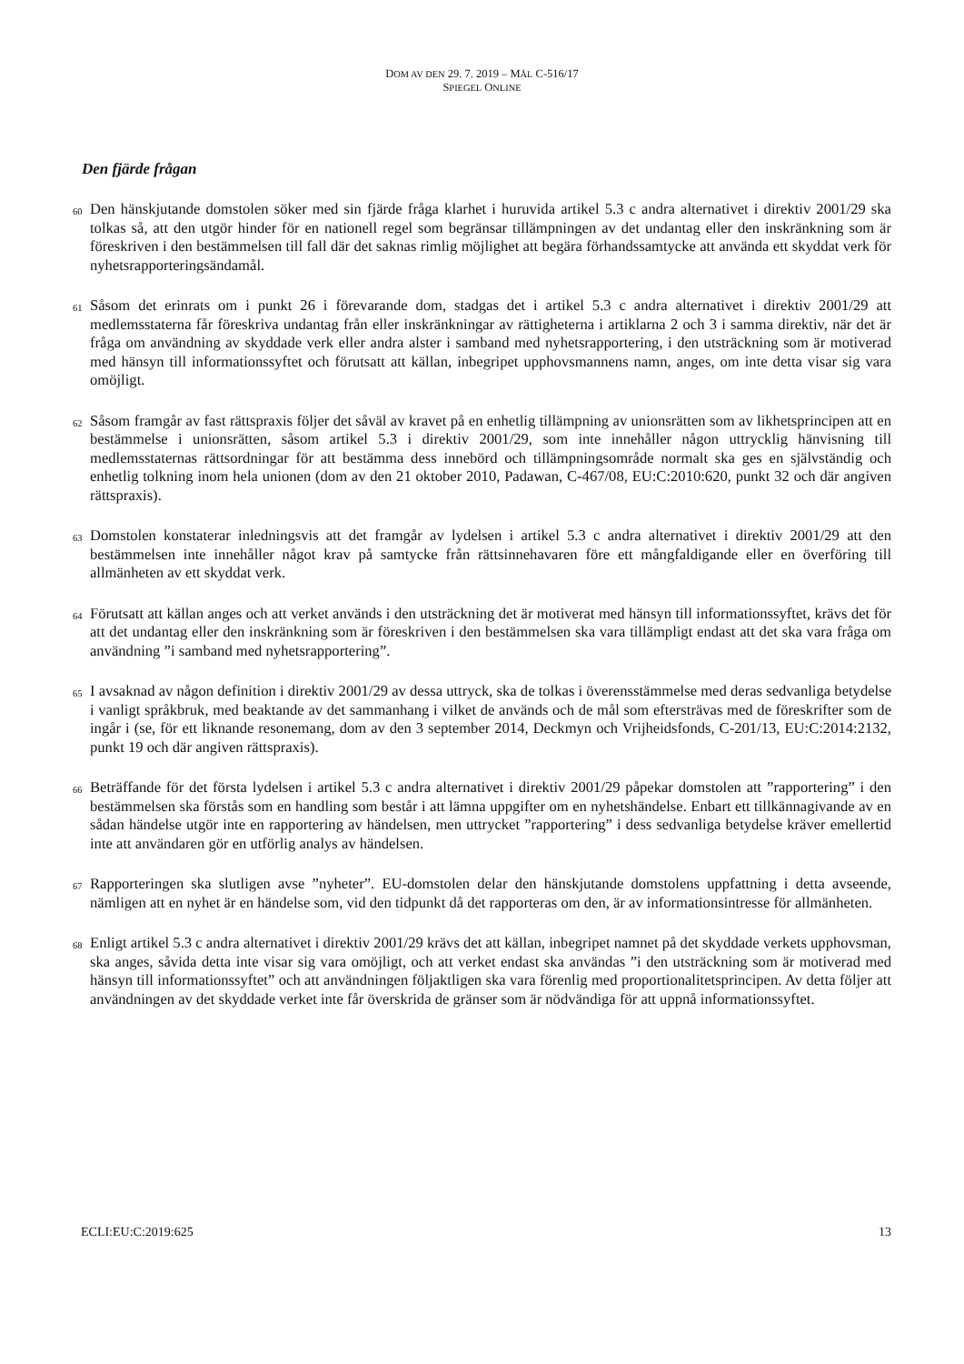DOM AV DEN 29. 7. 2019 – MÅL C-516/17
SPIEGEL ONLINE
Den fjärde frågan
60
Den hänskjutande domstolen söker med sin fjärde fråga klarhet i huruvida artikel 5.3 c andra alternativet i direktiv 2001/29 ska tolkas så, att den utgör hinder för en nationell regel som begränsar tillämpningen av det undantag eller den inskränkning som är föreskriven i den bestämmelsen till fall där det saknas rimlig möjlighet att begära förhandssamtycke att använda ett skyddat verk för nyhetsrapporteringsändamål.
61
Såsom det erinrats om i punkt 26 i förevarande dom, stadgas det i artikel 5.3 c andra alternativet i direktiv 2001/29 att medlemsstaterna får föreskriva undantag från eller inskränkningar av rättigheterna i artiklarna 2 och 3 i samma direktiv, när det är fråga om användning av skyddade verk eller andra alster i samband med nyhetsrapportering, i den utsträckning som är motiverad med hänsyn till informationssyftet och förutsatt att källan, inbegripet upphovsmannens namn, anges, om inte detta visar sig vara omöjligt.
62
Såsom framgår av fast rättspraxis följer det såväl av kravet på en enhetlig tillämpning av unionsrätten som av likhetsprincipen att en bestämmelse i unionsrätten, såsom artikel 5.3 i direktiv 2001/29, som inte innehåller någon uttrycklig hänvisning till medlemsstaternas rättsordningar för att bestämma dess innebörd och tillämpningsområde normalt ska ges en självständig och enhetlig tolkning inom hela unionen (dom av den 21 oktober 2010, Padawan, C-467/08, EU:C:2010:620, punkt 32 och där angiven rättspraxis).
63
Domstolen konstaterar inledningsvis att det framgår av lydelsen i artikel 5.3 c andra alternativet i direktiv 2001/29 att den bestämmelsen inte innehåller något krav på samtycke från rättsinnehavaren före ett mångfaldigande eller en överföring till allmänheten av ett skyddat verk.
64
Förutsatt att källan anges och att verket används i den utsträckning det är motiverat med hänsyn till informationssyftet, krävs det för att det undantag eller den inskränkning som är föreskriven i den bestämmelsen ska vara tillämpligt endast att det ska vara fråga om användning ”i samband med nyhetsrapportering”.
65
I avsaknad av någon definition i direktiv 2001/29 av dessa uttryck, ska de tolkas i överensstämmelse med deras sedvanliga betydelse i vanligt språkbruk, med beaktande av det sammanhang i vilket de används och de mål som eftersträvas med de föreskrifter som de ingår i (se, för ett liknande resonemang, dom av den 3 september 2014, Deckmyn och Vrijheidsfonds, C-201/13, EU:C:2014:2132, punkt 19 och där angiven rättspraxis).
66
Beträffande för det första lydelsen i artikel 5.3 c andra alternativet i direktiv 2001/29 påpekar domstolen att ”rapportering” i den bestämmelsen ska förstås som en handling som består i att lämna uppgifter om en nyhetshändelse. Enbart ett tillkännagivande av en sådan händelse utgör inte en rapportering av händelsen, men uttrycket ”rapportering” i dess sedvanliga betydelse kräver emellertid inte att användaren gör en utförlig analys av händelsen.
67
Rapporteringen ska slutligen avse ”nyheter”. EU-domstolen delar den hänskjutande domstolens uppfattning i detta avseende, nämligen att en nyhet är en händelse som, vid den tidpunkt då det rapporteras om den, är av informationsintresse för allmänheten.
68
Enligt artikel 5.3 c andra alternativet i direktiv 2001/29 krävs det att källan, inbegripet namnet på det skyddade verkets upphovsman, ska anges, såvida detta inte visar sig vara omöjligt, och att verket endast ska användas ”i den utsträckning som är motiverad med hänsyn till informationssyftet” och att användningen följaktligen ska vara förenlig med proportionalitetsprincipen. Av detta följer att användningen av det skyddade verket inte får överskrida de gränser som är nödvändiga för att uppnå informationssyftet.
ECLI:EU:C:2019:625 13